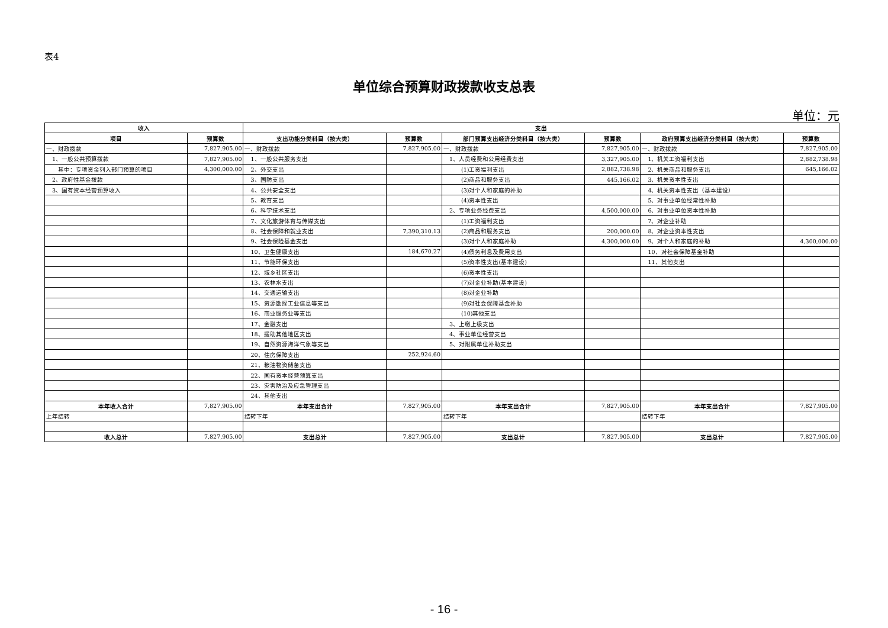表4
单位综合预算财政拨款收支总表
单位：元
| 收入 | | 支出 | | | | | |
| --- | --- | --- | --- | --- | --- | --- | --- |
| 项目 | 预算数 | 支出功能分类科目（按大类） | 预算数 | 部门预算支出经济分类科目（按大类） | 预算数 | 政府预算支出经济分类科目（按大类） | 预算数 |
| 一、财政拨款 | 7,827,905.00 | 一、财政拨款 | 7,827,905.00 | 一、财政拨款 | 7,827,905.00 | 一、财政拨款 | 7,827,905.00 |
| 1、一般公共预算拨款 | 7,827,905.00 | 1、一般公共服务支出 | | 1、人员经费和公用经费支出 | 3,327,905.00 | 1、机关工资福利支出 | 2,882,738.98 |
| 其中：专项资金列入部门预算的项目 | 4,300,000.00 | 2、外交支出 | | (1)工资福利支出 | 2,882,738.98 | 2、机关商品和服务支出 | 645,166.02 |
| 2、政府性基金拨款 | | 3、国防支出 | | (2)商品和服务支出 | 445,166.02 | 3、机关资本性支出 | |
| 3、国有资本经营预算收入 | | 4、公共安全支出 | | (3)对个人和家庭的补助 | | 4、机关资本性支出（基本建设） | |
| | | 5、教育支出 | | (4)资本性支出 | | 5、对事业单位经常性补助 | |
| | | 6、科学技术支出 | | 2、专项业务经费支出 | 4,500,000.00 | 6、对事业单位资本性补助 | |
| | | 7、文化旅游体育与传媒支出 | | (1)工资福利支出 | | 7、对企业补助 | |
| | | 8、社会保障和就业支出 | 7,390,310.13 | (2)商品和服务支出 | 200,000.00 | 8、对企业资本性支出 | |
| | | 9、社会保险基金支出 | | (3)对个人和家庭补助 | 4,300,000.00 | 9、对个人和家庭的补助 | 4,300,000.00 |
| | | 10、卫生健康支出 | 184,670.27 | (4)债务利息及费用支出 | | 10、对社会保障基金补助 | |
| | | 11、节能环保支出 | | (5)资本性支出(基本建设) | | 11、其他支出 | |
| | | 12、城乡社区支出 | | (6)资本性支出 | | | |
| | | 13、农林水支出 | | (7)对企业补助(基本建设) | | | |
| | | 14、交通运输支出 | | (8)对企业补助 | | | |
| | | 15、资源勘探工业信息等支出 | | (9)对社会保障基金补助 | | | |
| | | 16、商业服务业等支出 | | (10)其他支出 | | | |
| | | 17、金融支出 | | 3、上缴上级支出 | | | |
| | | 18、援助其他地区支出 | | 4、事业单位经营支出 | | | |
| | | 19、自然资源海洋气象等支出 | | 5、对附属单位补助支出 | | | |
| | | 20、住房保障支出 | 252,924.60 | | | | |
| | | 21、粮油物资储备支出 | | | | | |
| | | 22、国有资本经营预算支出 | | | | | |
| | | 23、灾害防治及应急管理支出 | | | | | |
| | | 24、其他支出 | | | | | |
| 本年收入合计 | 7,827,905.00 | 本年支出合计 | 7,827,905.00 | 本年支出合计 | 7,827,905.00 | 本年支出合计 | 7,827,905.00 |
| 上年结转 | | 结转下年 | | 结转下年 | | 结转下年 | |
| 收入总计 | 7,827,905.00 | 支出总计 | 7,827,905.00 | 支出总计 | 7,827,905.00 | 支出总计 | 7,827,905.00 |
- 16 -